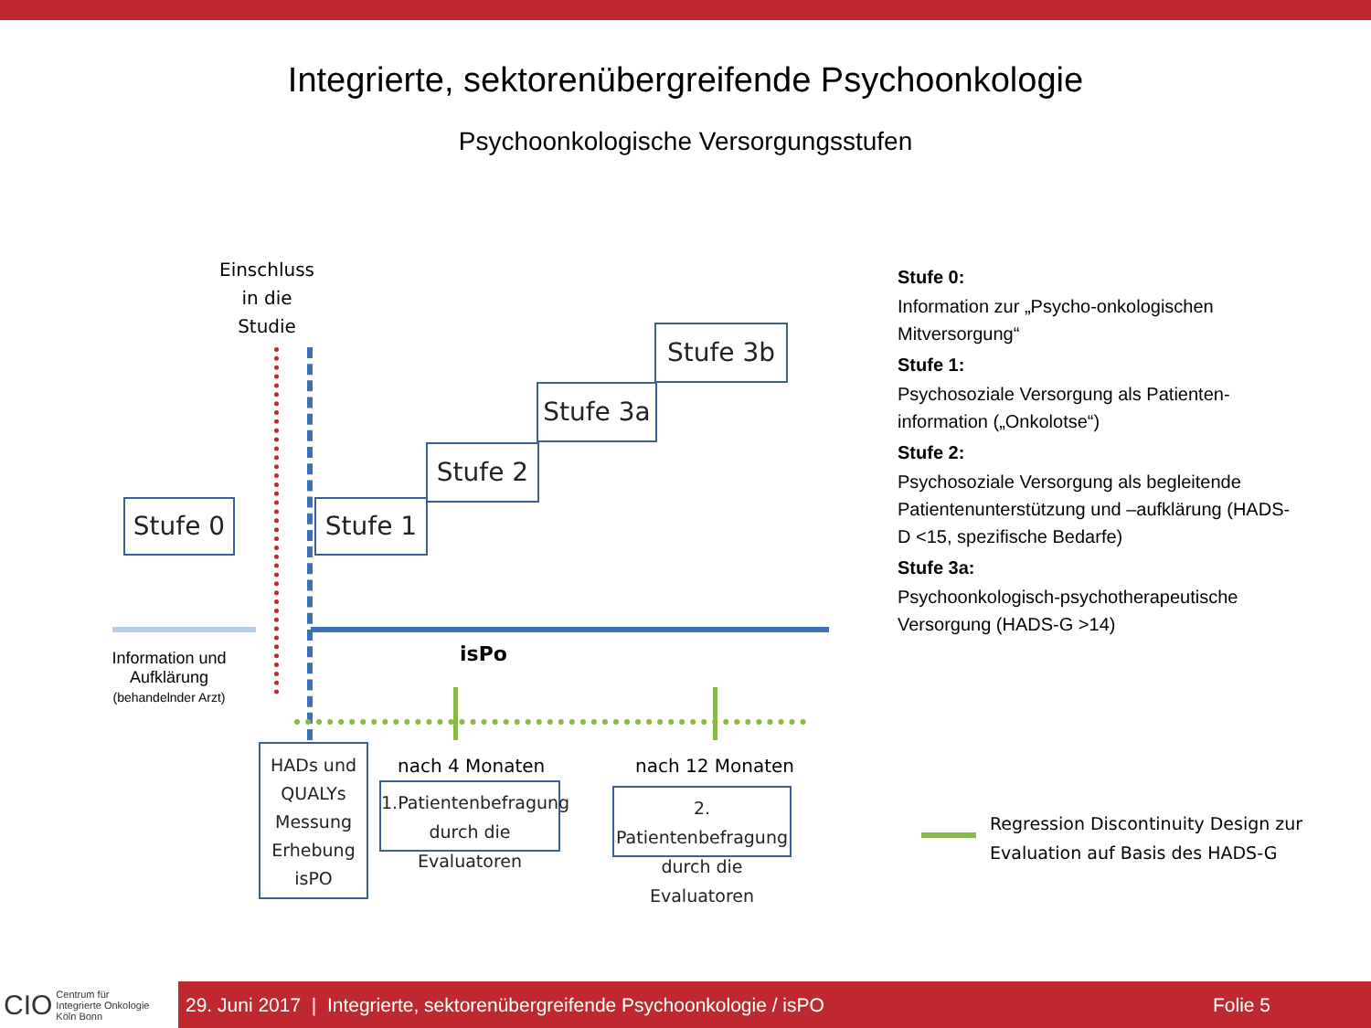Integrierte, sektorenübergreifende Psychoonkologie
Psychoonkologische Versorgungsstufen
Einschluss
in die
Studie
Stufe 0 Stufe 1
Stufe 2
Stufe 3a
Stufe 3b
Information und Aufklärung
(behandelnder Arzt)
isPo
HADs und QUALYs Messung Erhebung isPO
nach 4 Monaten
1.Patientenbefragung durch die Evaluatoren
nach 12 Monaten
2. Patientenbefragung durch die Evaluatoren
Stufe 0:
Information zur „Psycho-onkologischen Mitversorgung“
Stufe 1:
Psychosoziale Versorgung als Patienten-information („Onkolotse“)
Stufe 2:
Psychosoziale Versorgung als begleitende Patientenunterstützung und –aufklärung (HADS-D <15, spezifische Bedarfe)
Stufe 3a:
Psychoonkologisch-psychotherapeutische Versorgung (HADS-G >14)
Regression Discontinuity Design zur
Evaluation auf Basis des HADS-G
CIO Centrum für
Integrierte Onkologie
Köln Bonn
29. Juni 2017 | Integrierte, sektorenübergreifende Psychoonkologie / isPO Folie 5